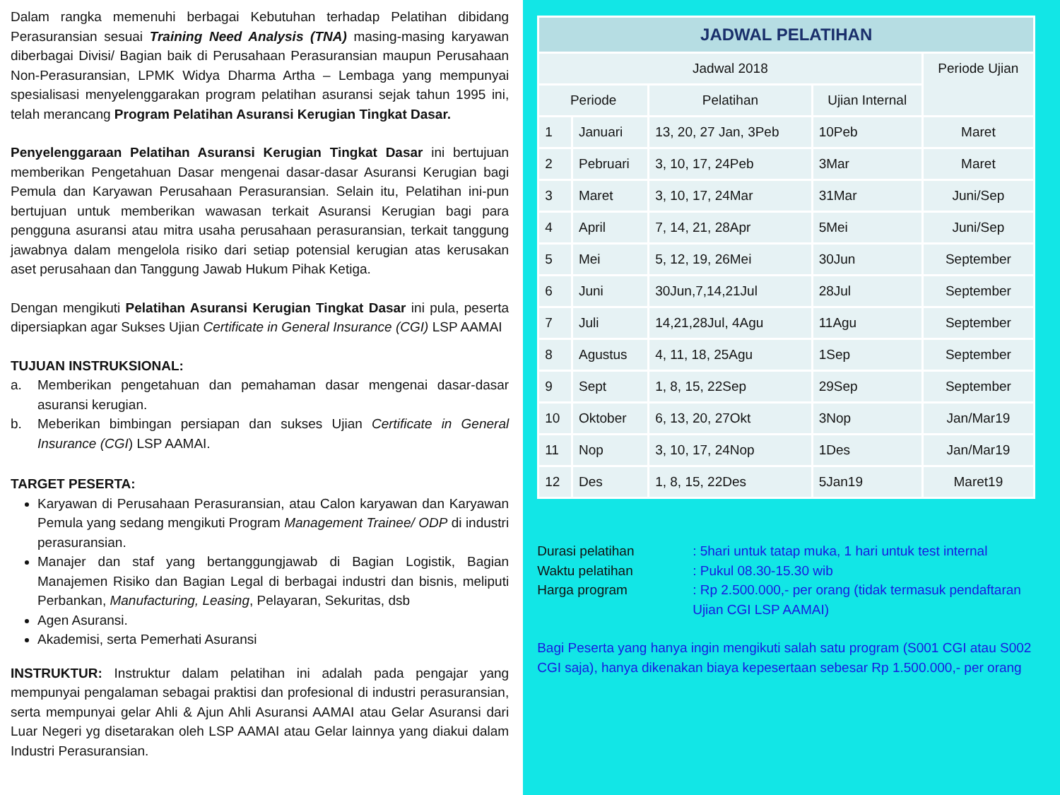Dalam rangka memenuhi berbagai Kebutuhan terhadap Pelatihan dibidang Perasuransian sesuai Training Need Analysis (TNA) masing-masing karyawan diberbagai Divisi/ Bagian baik di Perusahaan Perasuransian maupun Perusahaan Non-Perasuransian, LPMK Widya Dharma Artha – Lembaga yang mempunyai spesialisasi menyelenggarakan program pelatihan asuransi sejak tahun 1995 ini, telah merancang Program Pelatihan Asuransi Kerugian Tingkat Dasar.
Penyelenggaraan Pelatihan Asuransi Kerugian Tingkat Dasar ini bertujuan memberikan Pengetahuan Dasar mengenai dasar-dasar Asuransi Kerugian bagi Pemula dan Karyawan Perusahaan Perasuransian. Selain itu, Pelatihan ini-pun bertujuan untuk memberikan wawasan terkait Asuransi Kerugian bagi para pengguna asuransi atau mitra usaha perusahaan perasuransian, terkait tanggung jawabnya dalam mengelola risiko dari setiap potensial kerugian atas kerusakan aset perusahaan dan Tanggung Jawab Hukum Pihak Ketiga.
Dengan mengikuti Pelatihan Asuransi Kerugian Tingkat Dasar ini pula, peserta dipersiapkan agar Sukses Ujian Certificate in General Insurance (CGI) LSP AAMAI
TUJUAN INSTRUKSIONAL:
a. Memberikan pengetahuan dan pemahaman dasar mengenai dasar-dasar asuransi kerugian.
b. Meberikan bimbingan persiapan dan sukses Ujian Certificate in General Insurance (CGI) LSP AAMAI.
TARGET PESERTA:
Karyawan di Perusahaan Perasuransian, atau Calon karyawan dan Karyawan Pemula yang sedang mengikuti Program Management Trainee/ ODP di industri perasuransian.
Manajer dan staf yang bertanggungjawab di Bagian Logistik, Bagian Manajemen Risiko dan Bagian Legal di berbagai industri dan bisnis, meliputi Perbankan, Manufacturing, Leasing, Pelayaran, Sekuritas, dsb
Agen Asuransi.
Akademisi, serta Pemerhati Asuransi
INSTRUKTUR: Instruktur dalam pelatihan ini adalah pada pengajar yang mempunyai pengalaman sebagai praktisi dan profesional di industri perasuransian, serta mempunyai gelar Ahli & Ajun Ahli Asuransi AAMAI atau Gelar Asuransi dari Luar Negeri yg disetarakan oleh LSP AAMAI atau Gelar lainnya yang diakui dalam Industri Perasuransian.
| JADWAL PELATIHAN | | | | |
| --- | --- | --- | --- | --- |
| Jadwal 2018 | | | | Periode Ujian |
| Periode | | Pelatihan | Ujian Internal | |
| 1 | Januari | 13, 20, 27 Jan, 3Peb | 10Peb | Maret |
| 2 | Pebruari | 3, 10, 17, 24Peb | 3Mar | Maret |
| 3 | Maret | 3, 10, 17, 24Mar | 31Mar | Juni/Sep |
| 4 | April | 7, 14, 21, 28Apr | 5Mei | Juni/Sep |
| 5 | Mei | 5, 12, 19, 26Mei | 30Jun | September |
| 6 | Juni | 30Jun,7,14,21Jul | 28Jul | September |
| 7 | Juli | 14,21,28Jul, 4Agu | 11Agu | September |
| 8 | Agustus | 4, 11, 18, 25Agu | 1Sep | September |
| 9 | Sept | 1, 8, 15, 22Sep | 29Sep | September |
| 10 | Oktober | 6, 13, 20, 27Okt | 3Nop | Jan/Mar19 |
| 11 | Nop | 3, 10, 17, 24Nop | 1Des | Jan/Mar19 |
| 12 | Des | 1, 8, 15, 22Des | 5Jan19 | Maret19 |
Durasi pelatihan: 5hari untuk tatap muka, 1 hari untuk test internal
Waktu pelatihan: Pukul 08.30-15.30 wib
Harga program: Rp 2.500.000,- per orang (tidak termasuk pendaftaran Ujian CGI LSP AAMAI)
Bagi Peserta yang hanya ingin mengikuti salah satu program (S001 CGI atau S002 CGI saja), hanya dikenakan biaya kepesertaan sebesar Rp 1.500.000,- per orang